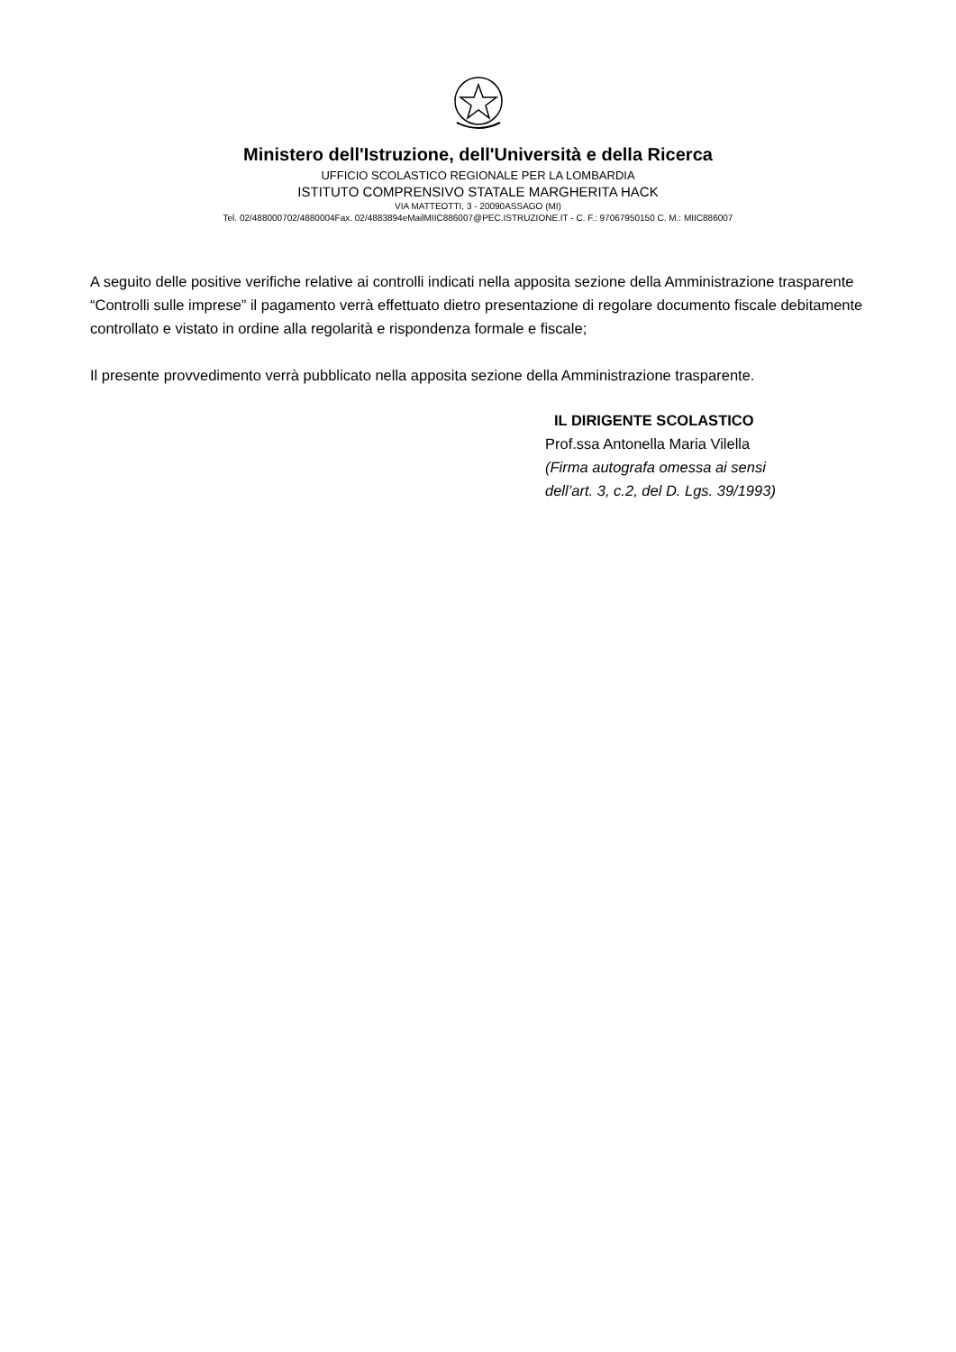Ministero dell'Istruzione, dell'Università e della Ricerca
UFFICIO SCOLASTICO REGIONALE PER LA LOMBARDIA
ISTITUTO COMPRENSIVO STATALE MARGHERITA HACK
VIA MATTEOTTI, 3 - 20090ASSAGO (MI)
Tel. 02/488000702/4880004Fax. 02/4883894eMailMIIC886007@PEC.ISTRUZIONE.IT - C. F.: 97067950150 C. M.: MIIC886007
A seguito delle positive verifiche relative ai controlli indicati nella apposita sezione della Amministrazione trasparente “Controlli sulle imprese” il pagamento verrà effettuato dietro presentazione di regolare documento fiscale debitamente controllato e vistato in ordine alla regolarità e rispondenza formale e fiscale;
Il presente provvedimento verrà pubblicato nella apposita sezione della Amministrazione trasparente.
IL DIRIGENTE SCOLASTICO
Prof.ssa Antonella Maria Vilella
(Firma autografa omessa ai sensi
dell’art. 3, c.2, del D. Lgs. 39/1993)